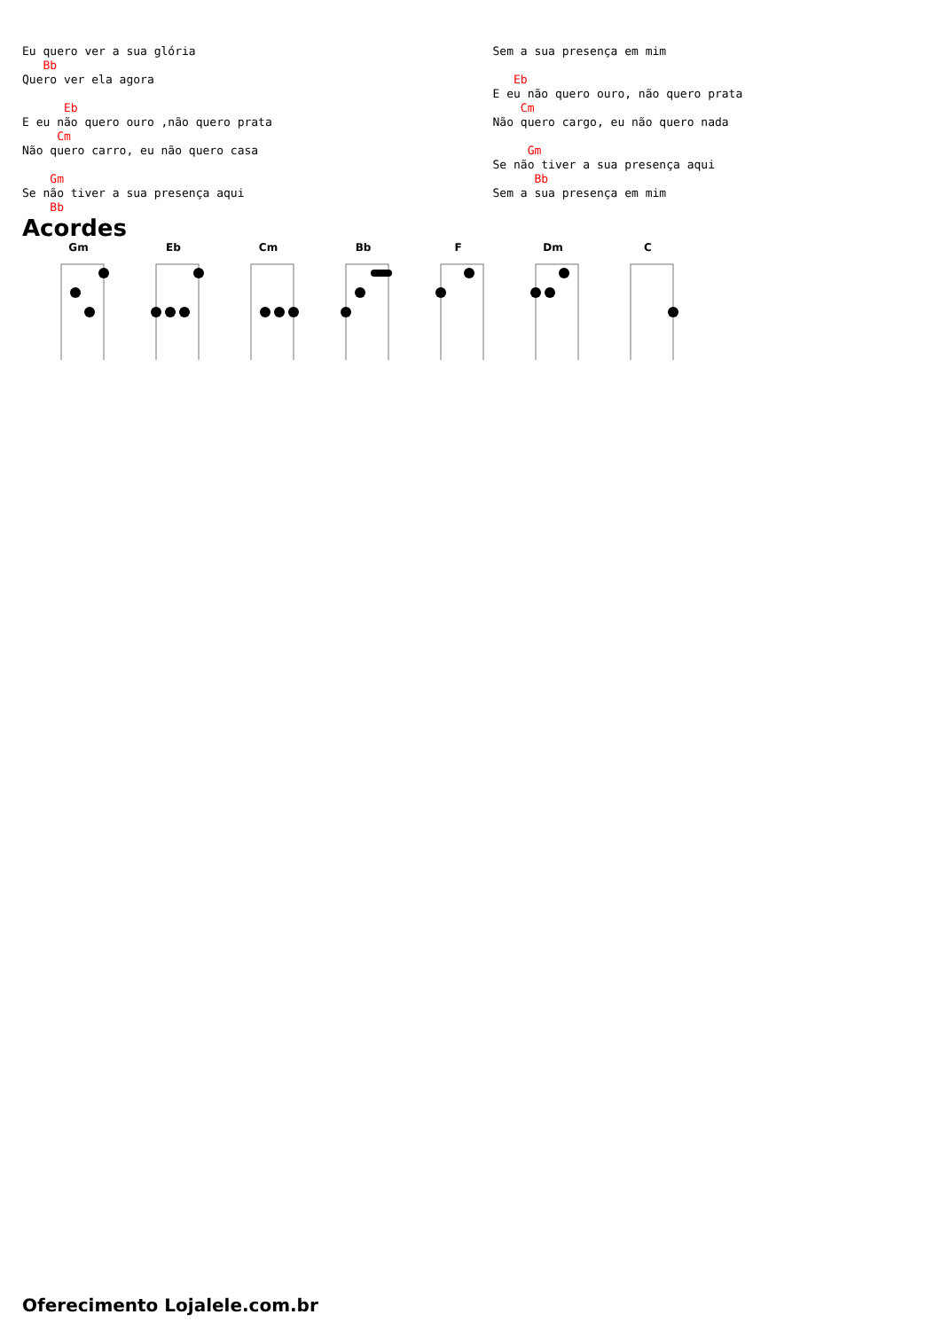Eu quero ver a sua glória
   Bb
Quero ver ela agora

      Eb
E eu não quero ouro ,não quero prata
     Cm
Não quero carro, eu não quero casa

    Gm
Se não tiver a sua presença aqui
    Bb
Sem a sua presença em mim

   Eb
E eu não quero ouro, não quero prata
    Cm
Não quero cargo, eu não quero nada

     Gm
Se não tiver a sua presença aqui
      Bb
Sem a sua presença em mim
Acordes
Gm Eb Cm Bb F Dm C
Oferecimento Lojalele.com.br